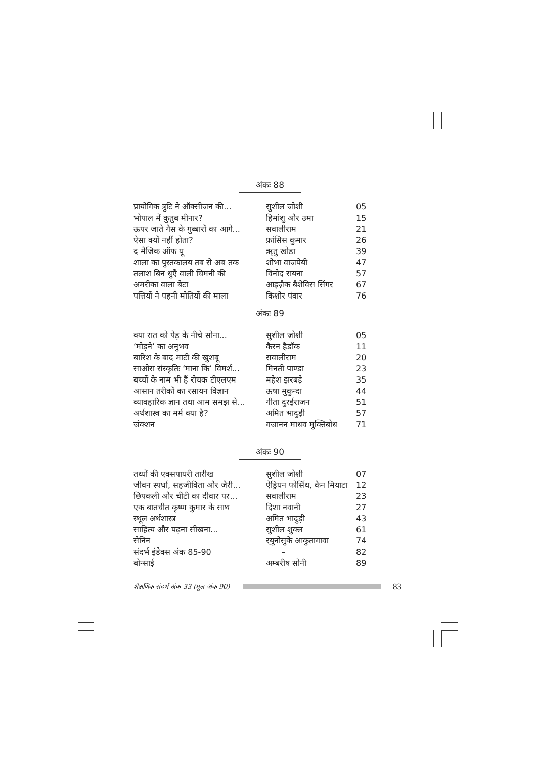अंकः 88
| प्रायोगिक त्रुटि ने ऑक्सीजन की... | सुशील जोशी | 05 |
| भोपाल में कुतुब मीनार? | हिमांशु और उमा | 15 |
| ऊपर जाते गैस के गुब्बारों का आगे... | सवालीराम | 21 |
| ऐसा क्यों नहीं होता? | फ्रांसिस कुमार | 26 |
| द मैजिक ऑफ यू | ॠतु खोडा | 39 |
| शाला का पुस्तकालय तब से अब तक | शोभा वाजपेयी | 47 |
| तलाश बिन धुएँ वाली चिमनी की | विनोद रायना | 57 |
| अमरीका वाला बेटा | आइज़ैक बैशेविस सिंगर | 67 |
| पत्तियों ने पहनी मोतियों की माला | किशोर पंवार | 76 |
अंकः 89
| क्या रात को पेड़ के नीचे सोना... | सुशील जोशी | 05 |
| ‘मोड़ने’ का अनुभव | कैरन हैडॉक | 11 |
| बारिश के बाद माटी की खुशबू | सवालीराम | 20 |
| साओरा संस्कृतिः ‘माना कि’ विमर्श... | मिनती पाण्डा | 23 |
| बच्चों के नाम भी हैं रोचक टीएलएम | महेश झरबड़े | 35 |
| आसान तरीकों का रसायन विज्ञान | ऊषा मुकुन्दा | 44 |
| व्यावहारिक ज्ञान तथा आम समझ से... | गीता दुरईराजन | 51 |
| अर्थशास्त्र का मर्म क्या है? | अमित भादुड़ी | 57 |
| जंक्शन | गजानन माधव मुक्तिबोध | 71 |
अंकः 90
| तथ्यों की एक्सपायरी तारीख | सुशील जोशी | 07 |
| जीवन स्पर्धा, सहजीविता और जैरी... | ऐड्रियन फोर्सिथ, कैन मियाटा | 12 |
| छिपकली और चींटी का दीवार पर... | सवालीराम | 23 |
| एक बातचीत कृष्ण कुमार के साथ | दिशा नवानी | 27 |
| स्थूल अर्थशास्त्र | अमित भादुड़ी | 43 |
| साहित्य और पढ़ना सीखना... | सुशील शुक्ल | 61 |
| सेनिन | र्‌यूनोसुके आकुतागावा | 74 |
| संदर्भ इंडेक्स अंक 85-90 | – | 82 |
| बोन्साई | अम्बरीष सोनी | 89 |
शैक्षणिक संदर्भ अंक-33 (मूल अंक 90)
83